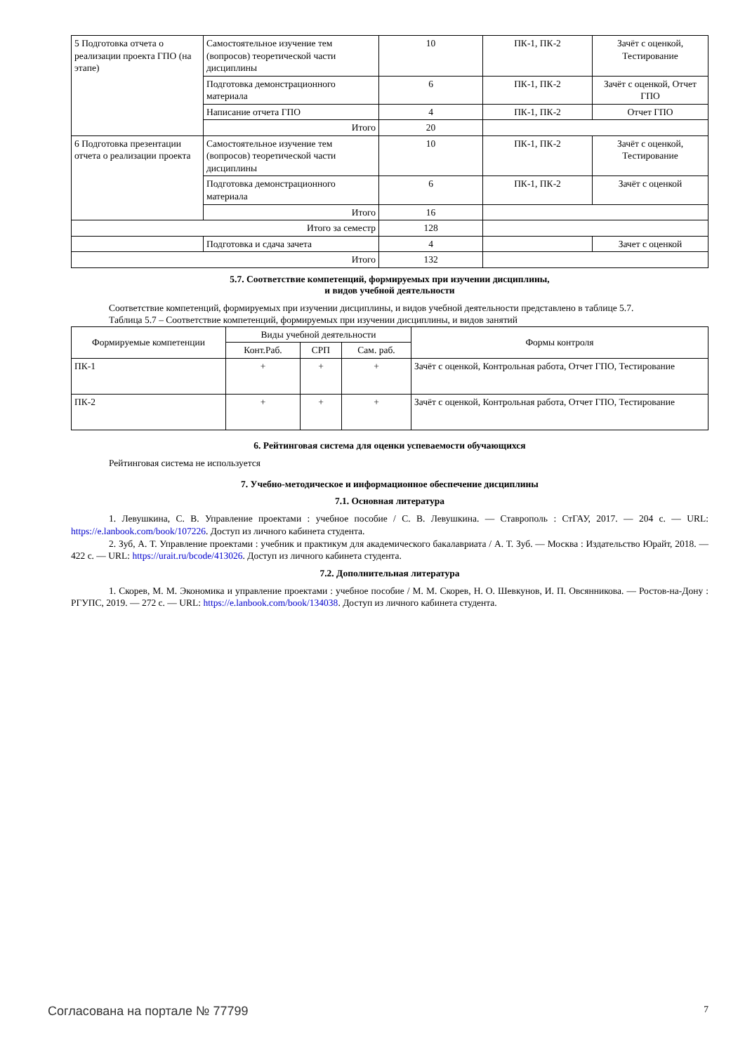| 5 Подготовка отчета о реализации проекта ГПО (на этапе) | Самостоятельное изучение тем (вопросов) теоретической части дисциплины | 10 | ПК-1, ПК-2 | Зачёт с оценкой, Тестирование |
| | Подготовка демонстрационного материала | 6 | ПК-1, ПК-2 | Зачёт с оценкой, Отчет ГПО |
| | Написание отчета ГПО | 4 | ПК-1, ПК-2 | Отчет ГПО |
| | Итого | 20 | | |
| 6 Подготовка презентации отчета о реализации проекта | Самостоятельное изучение тем (вопросов) теоретической части дисциплины | 10 | ПК-1, ПК-2 | Зачёт с оценкой, Тестирование |
| | Подготовка демонстрационного материала | 6 | ПК-1, ПК-2 | Зачёт с оценкой |
| | Итого | 16 | | |
| Итого за семестр | | 128 | | |
| | Подготовка и сдача зачета | 4 | | Зачет с оценкой |
| Итого | | 132 | | |
5.7. Соответствие компетенций, формируемых при изучении дисциплины,
и видов учебной деятельности
Соответствие компетенций, формируемых при изучении дисциплины, и видов учебной деятельности представлено в таблице 5.7.
Таблица 5.7 – Соответствие компетенций, формируемых при изучении дисциплины, и видов занятий
| Формируемые компетенции | Виды учебной деятельности | | | Формы контроля |
| --- | --- | --- | --- | --- |
| | Конт.Раб. | СРП | Сам. раб. | |
| ПК-1 | + | + | + | Зачёт с оценкой, Контрольная работа, Отчет ГПО, Тестирование |
| ПК-2 | + | + | + | Зачёт с оценкой, Контрольная работа, Отчет ГПО, Тестирование |
6. Рейтинговая система для оценки успеваемости обучающихся
Рейтинговая система не используется
7. Учебно-методическое и информационное обеспечение дисциплины
7.1. Основная литература
1. Левушкина, С. В. Управление проектами : учебное пособие / С. В. Левушкина. — Ставрополь : СтГАУ, 2017. — 204 с. — URL: https://e.lanbook.com/book/107226. Доступ из личного кабинета студента.
2. Зуб, А. Т. Управление проектами : учебник и практикум для академического бакалавриата / А. Т. Зуб. — Москва : Издательство Юрайт, 2018. — 422 с. — URL: https://urait.ru/bcode/413026. Доступ из личного кабинета студента.
7.2. Дополнительная литература
1. Скорев, М. М. Экономика и управление проектами : учебное пособие / М. М. Скорев, Н. О. Шевкунов, И. П. Овсянникова. — Ростов-на-Дону : РГУПС, 2019. — 272 с. — URL: https://e.lanbook.com/book/134038. Доступ из личного кабинета студента.
Согласована на портале № 77799 7